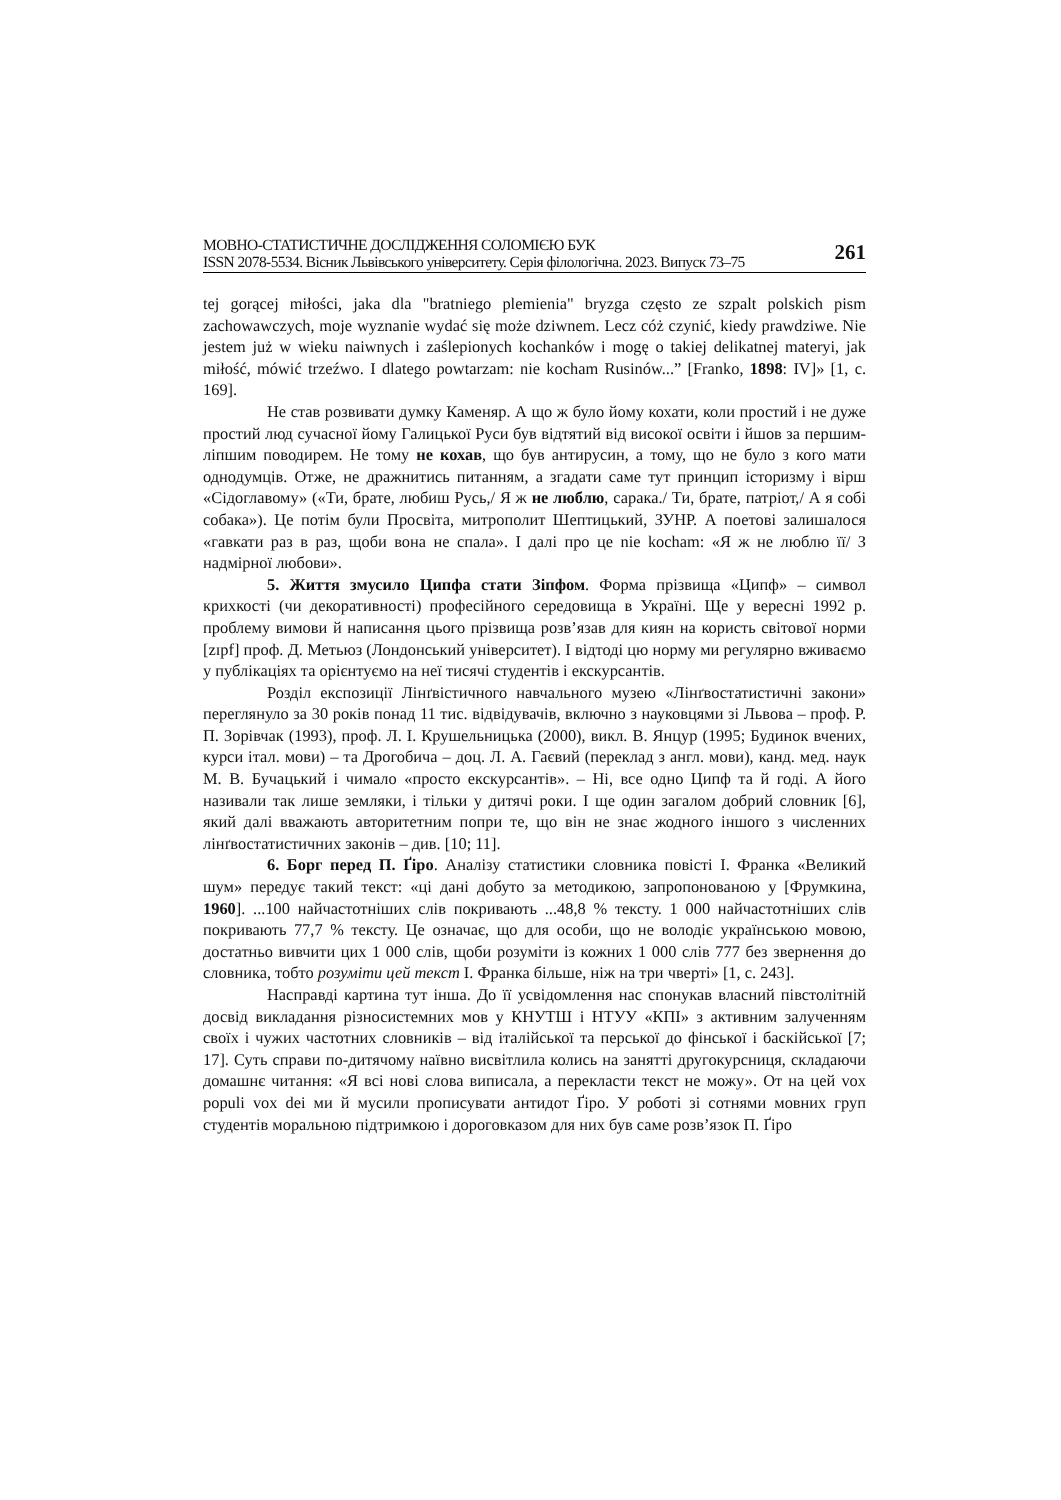МОВНО-СТАТИСТИЧНЕ ДОСЛІДЖЕННЯ СОЛОМІЄЮ БУК
ISSN 2078-5534. Вісник Львівського університету. Серія філологічна. 2023. Випуск 73–75
261
tej gorącej miłości, jaka dla "bratniego plemienia" bryzga często ze szpalt polskich pism zachowawczych, moje wyznanie wydać się może dziwnem. Lecz cóż czynić, kiedy prawdziwe. Nie jestem już w wieku naiwnych i zaślepionych kochanków i mogę o takiej delikatnej materyi, jak miłość, mówić trzeźwo. I dlatego powtarzam: nie kocham Rusinów...” [Franko, 1898: IV]» [1, с. 169].
Не став розвивати думку Каменяр. А що ж було йому кохати, коли простий і не дуже простий люд сучасної йому Галицької Руси був відтятий від високої освіти і йшов за першим-ліпшим поводирем. Не тому не кохав, що був антирусин, а тому, що не було з кого мати однодумців. Отже, не дражнитись питанням, а згадати саме тут принцип історизму і вірш «Сідоглавому» («Ти, брате, любиш Русь,/ Я ж не люблю, сарака./ Ти, брате, патріот,/ А я собі собака»). Це потім були Просвіта, митрополит Шептицький, ЗУНР. А поетові залишалося «гавкати раз в раз, щоби вона не спала». І далі про це nie kocham: «Я ж не люблю її/ З надмірної любови».
5. Життя змусило Ципфа стати Зіпфом. Форма прізвища «Ципф» – символ крихкості (чи декоративності) професійного середовища в Україні. Ще у вересні 1992 р. проблему вимови й написання цього прізвища розв’язав для киян на користь світової норми [zɪpf] проф. Д. Метьюз (Лондонський університет). І відтоді цю норму ми регулярно вживаємо у публікаціях та орієнтуємо на неї тисячі студентів і екскурсантів.
Розділ експозиції Лінґвістичного навчального музею «Лінґвостатистичні закони» переглянуло за 30 років понад 11 тис. відвідувачів, включно з науковцями зі Львова – проф. Р. П. Зорівчак (1993), проф. Л. І. Крушельницька (2000), викл. В. Янцур (1995; Будинок вчених, курси італ. мови) – та Дрогобича – доц. Л. А. Гаєвий (переклад з англ. мови), канд. мед. наук М. В. Бучацький і чимало «просто екскурсантів». – Ні, все одно Ципф та й годі. А його називали так лише земляки, і тільки у дитячі роки. І ще один загалом добрий словник [6], який далі вважають авторитетним попри те, що він не знає жодного іншого з численних лінґвостатистичних законів – див. [10; 11].
6. Борг перед П. Ґіро. Аналізу статистики словника повісті І. Франка «Великий шум» передує такий текст: «ці дані добуто за методикою, запропонованою у [Фрумкина, 1960]. ...100 найчастотніших слів покривають ...48,8 % тексту. 1 000 найчастотніших слів покривають 77,7 % тексту. Це означає, що для особи, що не володіє українською мовою, достатньо вивчити цих 1 000 слів, щоби розуміти із кожних 1 000 слів 777 без звернення до словника, тобто розуміти цей текст І. Франка більше, ніж на три чверті» [1, с. 243].
Насправді картина тут інша. До її усвідомлення нас спонукав власний півстолітній досвід викладання різносистемних мов у КНУТШ і НТУУ «КПІ» з активним залученням своїх і чужих частотних словників – від італійської та перської до фінської і баскійської [7; 17]. Суть справи по-дитячому наївно висвітлила колись на занятті другокурсниця, складаючи домашнє читання: «Я всі нові слова виписала, а перекласти текст не можу». От на цей vox populi vox dei ми й мусили прописувати антидот Ґіро. У роботі зі сотнями мовних груп студентів моральною підтримкою і дороговказом для них був саме розв’язок П. Ґіро